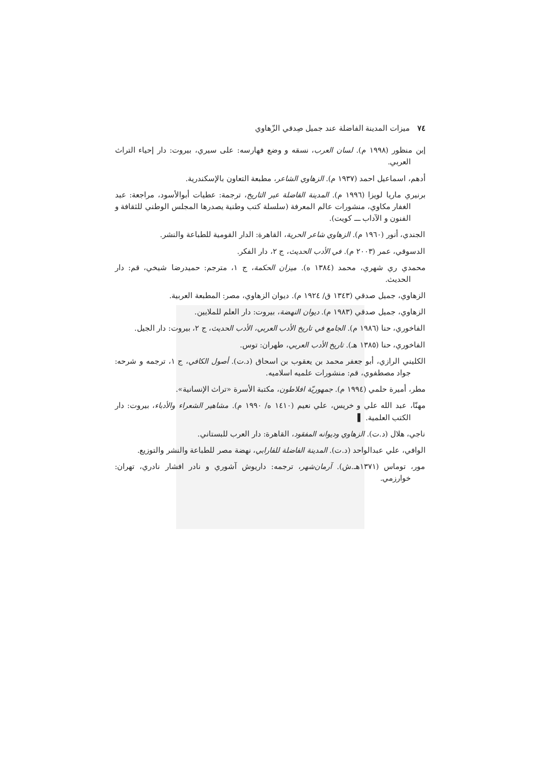٧٤ ميزات المدينة الفاضلة عند جميل صِدقي الزّهاوي
إبن منظور (١٩٩٨ م). لسان العرب، نسقه و وضع فهارسه: على سيري، بيروت: دار إحياء التراث العربي.
أدهم، اسماعيل احمد (١٩٣٧ م). الزهاوي الشاعر، مطبعة التعاون بالإسكندرية.
برنيري ماريا لويزا (١٩٩٦ م). المدينة الفاضلة عبر التاريخ، ترجمة: عطيات أبوالأسود، مراجعة: عبد الغفار مكاوي، منشورات عالم المعرفة (سلسلة كتب وطنية يصدرها المجلس الوطني للثقافة و الفنون و الآداب ـــ كويت).
الجندي، أنور (١٩٦٠ م). الزهاوي شاعر الحرية، القاهرة: الدار القومية للطباعة والنشر.
الدسوقي، عمر (٢٠٠٣ م). في الأدب الحديث، ج ٢، دار الفكر.
محمدي ري شهري، محمد (١٣٨٤ ه). ميزان الحكمة، ج ١، مترجم: حميدرضا شيخي، قم: دار الحديث.
الزهاوي، جميل صدقي (١٣٤٣ ق/ ١٩٢٤ م). ديوان الزهاوي، مصر: المطبعة العربية.
الزهاوي، جميل صدقي (١٩٨٣ م). ديوان النهضة، بيروت: دار العلم للملايين.
الفاخوري، حنا (١٩٨٦ م). الجامع في تاريخ الأدب العربي، الأدب الحديث، ج ٢، بيروت: دار الجيل.
الفاخوري، حنا (١٣٨٥ هـ). تاريخ الأدب العربي، طهران: توس.
الكليني الرازي، أبو جعفر محمد بن يعقوب بن اسحاق (د.ت). أصول الكافي، ج ١، ترجمه و شرحه: جواد مصطفوي، قم: منشورات علميه اسلاميه.
مطر، أميرة حلمي (١٩٩٤ م). جمهوريّة افلاطون، مكتبة الأسرة «تراث الإنسانية».
مهنّا، عبد الله علي و خريس، علي نعيم (١٤١٠ ه/ ١٩٩٠ م). مشاهير الشعراء والأدباء، بيروت: دار الكتب العلمية. ▌
ناجي، هلال (د.ت). الزهاوي وديوانه المفقود، القاهرة: دار العرب للبستاني.
الوافي، علي عبدالواحد (د.ت). المدينة الفاضلة للفارابي، نهضة مصر للطباعة والنشر والتوزيع.
مور، توماس (١٣٧١هـ.ش). آرمان‌شهر، ترجمه: داريوش آشوري و نادر افشار نادري، تهران: خوارزمي.